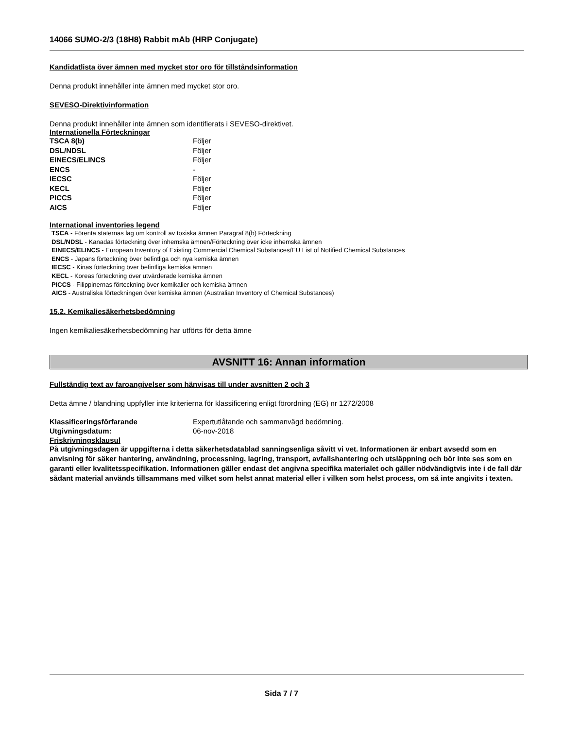14066 SUMO-2/3 (18H8) Rabbit mAb (HRP Conjugate)
Kandidatlista över ämnen med mycket stor oro för tillståndsinformation
Denna produkt innehåller inte ämnen med mycket stor oro.
SEVESO-Direktivinformation
Denna produkt innehåller inte ämnen som identifierats i SEVESO-direktivet.
Internationella Förteckningar
| TSCA 8(b) | Följer |
| DSL/NDSL | Följer |
| EINECS/ELINCS | Följer |
| ENCS | - |
| IECSC | Följer |
| KECL | Följer |
| PICCS | Följer |
| AICS | Följer |
International inventories legend
TSCA - Förenta staternas lag om kontroll av toxiska ämnen Paragraf 8(b) Förteckning
DSL/NDSL - Kanadas förteckning över inhemska ämnen/Förteckning över icke inhemska ämnen
EINECS/ELINCS - European Inventory of Existing Commercial Chemical Substances/EU List of Notified Chemical Substances
ENCS - Japans förteckning över befintliga och nya kemiska ämnen
IECSC - Kinas förteckning över befintliga kemiska ämnen
KECL - Koreas förteckning över utvärderade kemiska ämnen
PICCS - Filippinernas förteckning över kemikalier och kemiska ämnen
AICS - Australiska förteckningen över kemiska ämnen (Australian Inventory of Chemical Substances)
15.2. Kemikaliesäkerhetsbedömning
Ingen kemikaliesäkerhetsbedömning har utförts för detta ämne
AVSNITT 16: Annan information
Fullständig text av faroangivelser som hänvisas till under avsnitten 2 och 3
Detta ämne / blandning uppfyller inte kriterierna för klassificering enligt förordning (EG) nr 1272/2008
| Klassificeringsförfarande | Expertutlåtande och sammanvägd bedömning. |
| Utgivningsdatum: | 06-nov-2018 |
Friskrivningsklausul
På utgivningsdagen är uppgifterna i detta säkerhetsdatablad sanningsenliga såvitt vi vet. Informationen är enbart avsedd som en anvisning för säker hantering, användning, processning, lagring, transport, avfallshantering och utsläppning och bör inte ses som en garanti eller kvalitetsspecifikation. Informationen gäller endast det angivna specifika materialet och gäller nödvändigtvis inte i de fall där sådant material används tillsammans med vilket som helst annat material eller i vilken som helst process, om så inte angivits i texten.
Sida 7 / 7